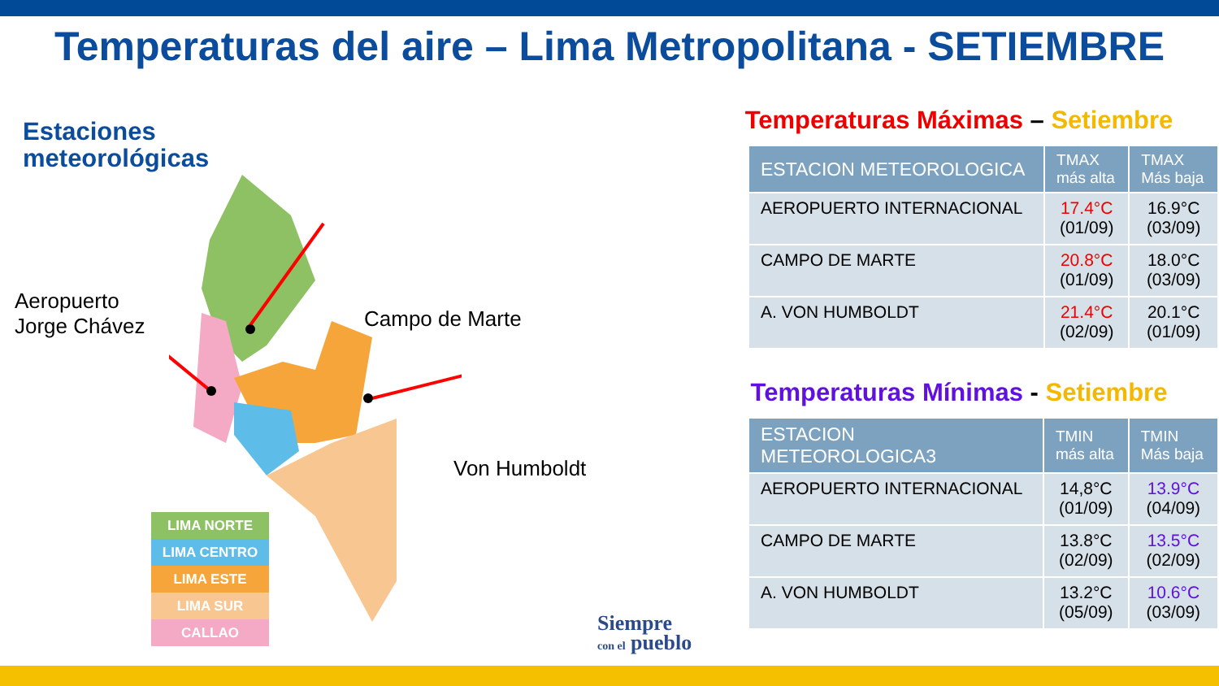Temperaturas del aire – Lima Metropolitana - SETIEMBRE
Estaciones
meteorológicas
Aeropuerto
Jorge Chávez
Campo de Marte
Von Humboldt
LIMA NORTE
LIMA CENTRO
LIMA ESTE
LIMA SUR
CALLAO
Temperaturas Máximas – Setiembre
| ESTACION METEOROLOGICA | TMAX más alta | TMAX Más baja |
| --- | --- | --- |
| AEROPUERTO INTERNACIONAL | 17.4°C (01/09) | 16.9°C (03/09) |
| CAMPO DE MARTE | 20.8°C (01/09) | 18.0°C (03/09) |
| A. VON HUMBOLDT | 21.4°C (02/09) | 20.1°C (01/09) |
Temperaturas Mínimas - Setiembre
| ESTACION METEOROLOGICA3 | TMIN más alta | TMIN Más baja |
| --- | --- | --- |
| AEROPUERTO INTERNACIONAL | 14,8°C (01/09) | 13.9°C (04/09) |
| CAMPO DE MARTE | 13.8°C (02/09) | 13.5°C (02/09) |
| A. VON HUMBOLDT | 13.2°C (05/09) | 10.6°C (03/09) |
Siempre
con el pueblo